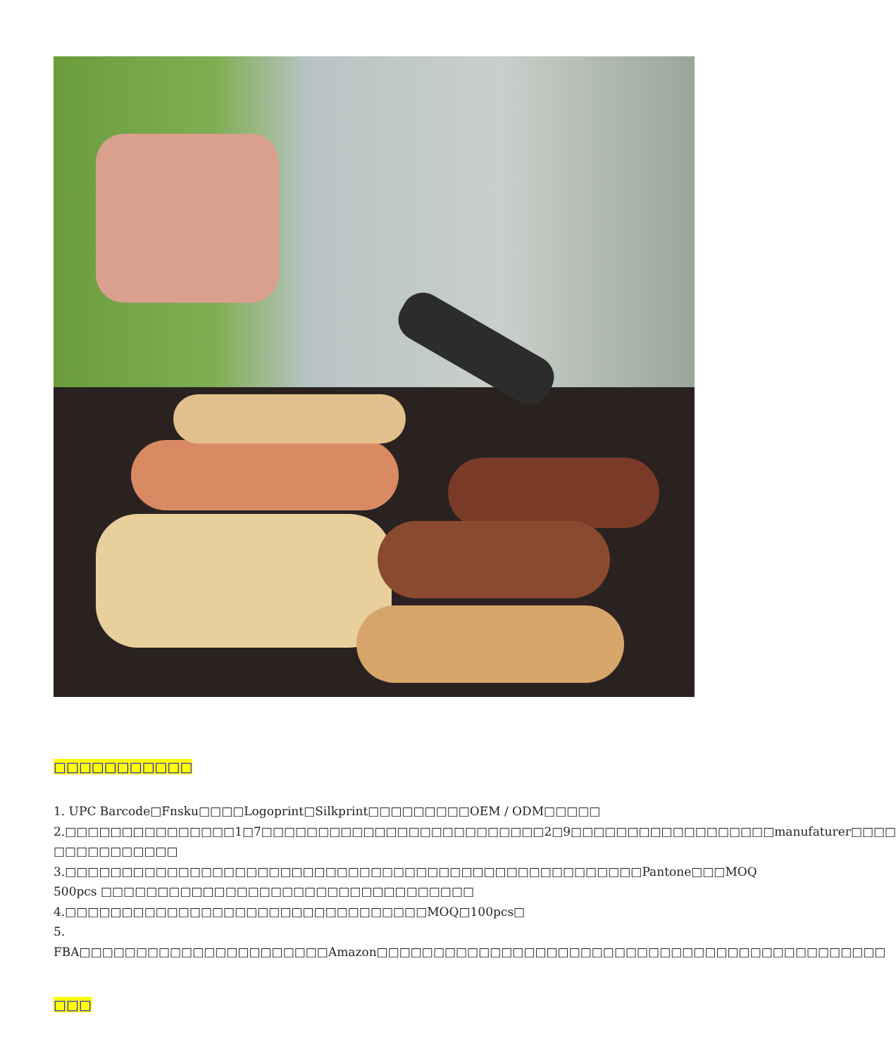□□□□□□□□□□□
1. UPC Barcode□Fnsku□□□□Logoprint□Silkprint□□□□□□□□□OEM / ODM□□□□□
2.□□□□□□□□□□□□□□□1□7□□□□□□□□□□□□□□□□□□□□□□□□□2□9□□□□□□□□□□□□□□□□□□manufaturer□□□□ □□□□□□□□□□□
3.□□□□□□□□□□□□□□□□□□□□□□□□□□□□□□□□□□□□□□□□□□□□□□□□□□□Pantone□□□MOQ 500pcs □□□□□□□□□□□□□□□□□□□□□□□□□□□□□□□□□
4.□□□□□□□□□□□□□□□□□□□□□□□□□□□□□□□□MOQ□100pcs□
5. FBA□□□□□□□□□□□□□□□□□□□□□□Amazon□□□□□□□□□□□□□□□□□□□□□□□□□□□□□□□□□□□□□□□□□□□□□
□□□